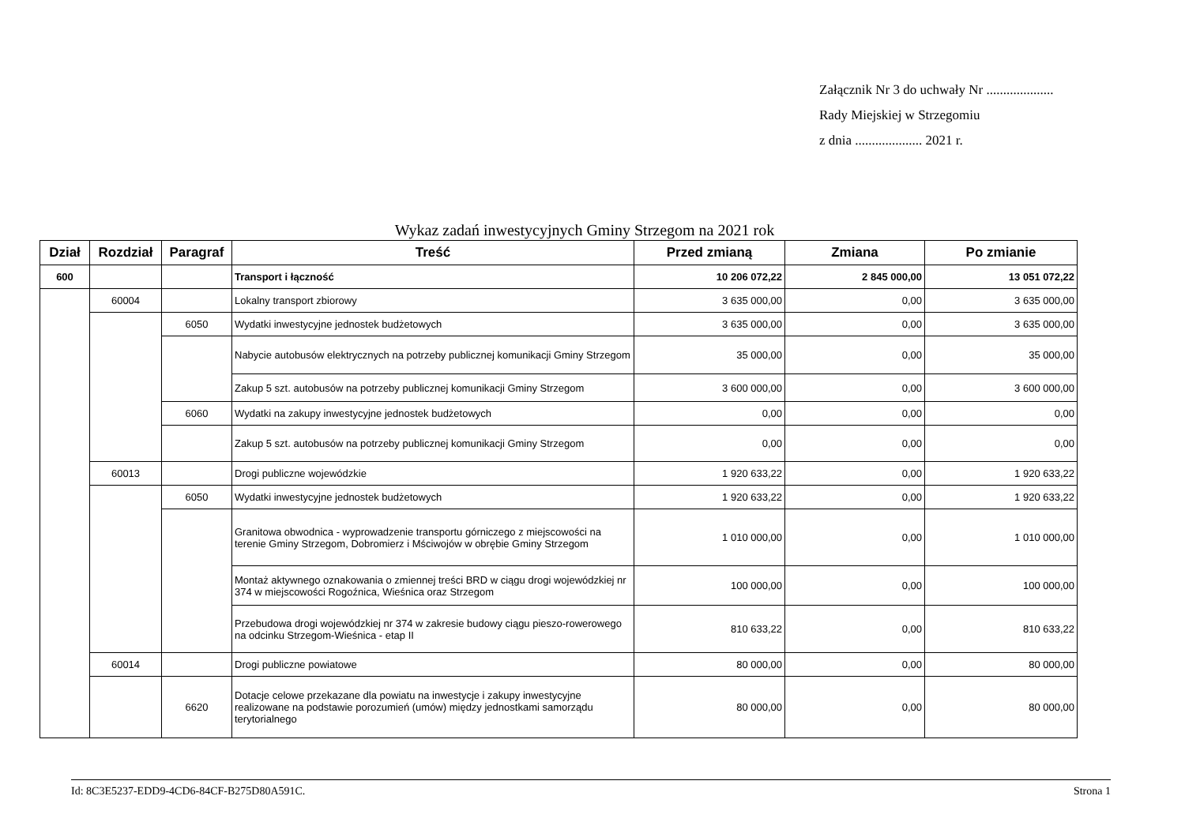Załącznik Nr 3 do uchwały Nr ....................
Rady Miejskiej w Strzegomiu
z dnia .................... 2021 r.
Wykaz zadań inwestycyjnych Gminy Strzegom na 2021 rok
| Dział | Rozdział | Paragraf | Treść | Przed zmianą | Zmiana | Po zmianie |
| --- | --- | --- | --- | --- | --- | --- |
| 600 | | | Transport i łączność | 10 206 072,22 | 2 845 000,00 | 13 051 072,22 |
| | 60004 | | Lokalny transport zbiorowy | 3 635 000,00 | 0,00 | 3 635 000,00 |
| | | 6050 | Wydatki inwestycyjne jednostek budżetowych | 3 635 000,00 | 0,00 | 3 635 000,00 |
| | | | Nabycie autobusów elektrycznych na potrzeby publicznej komunikacji Gminy Strzegom | 35 000,00 | 0,00 | 35 000,00 |
| | | | Zakup 5 szt. autobusów na potrzeby publicznej komunikacji Gminy Strzegom | 3 600 000,00 | 0,00 | 3 600 000,00 |
| | | 6060 | Wydatki na zakupy inwestycyjne jednostek budżetowych | 0,00 | 0,00 | 0,00 |
| | | | Zakup 5 szt. autobusów na potrzeby publicznej komunikacji Gminy Strzegom | 0,00 | 0,00 | 0,00 |
| | 60013 | | Drogi publiczne wojewódzkie | 1 920 633,22 | 0,00 | 1 920 633,22 |
| | | 6050 | Wydatki inwestycyjne jednostek budżetowych | 1 920 633,22 | 0,00 | 1 920 633,22 |
| | | | Granitowa obwodnica - wyprowadzenie transportu górniczego z miejscowości na terenie Gminy Strzegom, Dobromierz i Mściwojów w obrębie Gminy Strzegom | 1 010 000,00 | 0,00 | 1 010 000,00 |
| | | | Montaż aktywnego oznakowania o zmiennej treści BRD w ciągu drogi wojewódzkiej nr 374 w miejscowości Rogoźnica, Wieśnica oraz Strzegom | 100 000,00 | 0,00 | 100 000,00 |
| | | | Przebudowa drogi wojewódzkiej nr 374 w zakresie budowy ciągu pieszo-rowerowego na odcinku Strzegom-Wieśnica - etap II | 810 633,22 | 0,00 | 810 633,22 |
| | 60014 | | Drogi publiczne powiatowe | 80 000,00 | 0,00 | 80 000,00 |
| | | 6620 | Dotacje celowe przekazane dla powiatu na inwestycje i zakupy inwestycyjne realizowane na podstawie porozumień (umów) między jednostkami samorządu terytorialnego | 80 000,00 | 0,00 | 80 000,00 |
Id: 8C3E5237-EDD9-4CD6-84CF-B275D80A591C. Strona 1